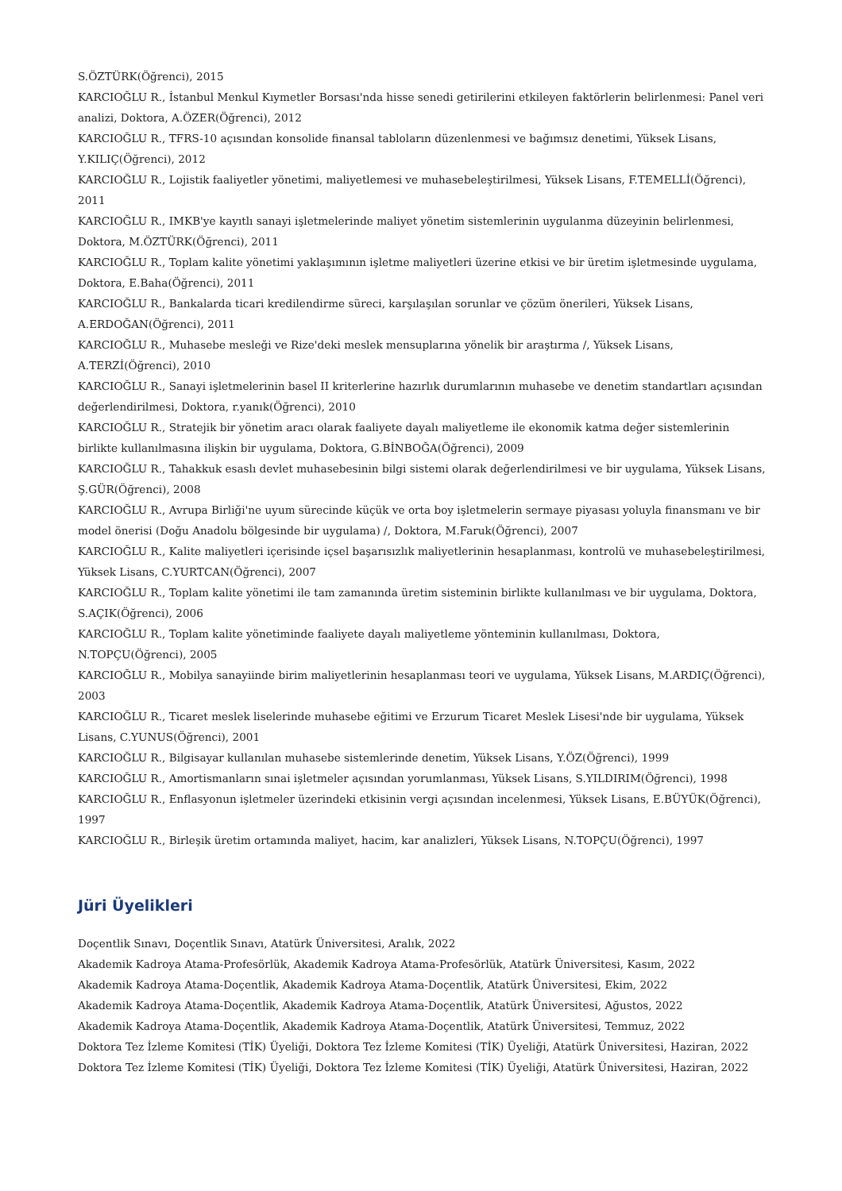S.ÖZTÜRK(Öğrenci), 2015
KARCIOĞLU R., İstanbul Menkul Kıymetler Borsası'nda hisse senedi getirilerini etkileyen faktörlerin belirlenmesi: Panel veri analizi, Doktora, A.ÖZER(Öğrenci), 2012
KARCIOĞLU R., TFRS-10 açısından konsolide finansal tabloların düzenlenmesi ve bağımsız denetimi, Yüksek Lisans, Y.KILIÇ(Öğrenci), 2012
KARCIOĞLU R., Lojistik faaliyetler yönetimi, maliyetlemesi ve muhasebeleştirilmesi, Yüksek Lisans, F.TEMELLİ(Öğrenci), 2011
KARCIOĞLU R., IMKB'ye kayıtlı sanayi işletmelerinde maliyet yönetim sistemlerinin uygulanma düzeyinin belirlenmesi, Doktora, M.ÖZTÜRK(Öğrenci), 2011
KARCIOĞLU R., Toplam kalite yönetimi yaklaşımının işletme maliyetleri üzerine etkisi ve bir üretim işletmesinde uygulama, Doktora, E.Baha(Öğrenci), 2011
KARCIOĞLU R., Bankalarda ticari kredilendirme süreci, karşılaşılan sorunlar ve çözüm önerileri, Yüksek Lisans, A.ERDOĞAN(Öğrenci), 2011
KARCIOĞLU R., Muhasebe mesleği ve Rize'deki meslek mensuplarına yönelik bir araştırma /, Yüksek Lisans, A.TERZİ(Öğrenci), 2010
KARCIOĞLU R., Sanayi işletmelerinin basel II kriterlerine hazırlık durumlarının muhasebe ve denetim standartları açısından değerlendirilmesi, Doktora, r.yanık(Öğrenci), 2010
KARCIOĞLU R., Stratejik bir yönetim aracı olarak faaliyete dayalı maliyetleme ile ekonomik katma değer sistemlerinin birlikte kullanılmasına ilişkin bir uygulama, Doktora, G.BİNBOĞA(Öğrenci), 2009
KARCIOĞLU R., Tahakkuk esaslı devlet muhasebesinin bilgi sistemi olarak değerlendirilmesi ve bir uygulama, Yüksek Lisans, Ş.GÜR(Öğrenci), 2008
KARCIOĞLU R., Avrupa Birliği'ne uyum sürecinde küçük ve orta boy işletmelerin sermaye piyasası yoluyla finansmanı ve bir model önerisi (Doğu Anadolu bölgesinde bir uygulama) /, Doktora, M.Faruk(Öğrenci), 2007
KARCIOĞLU R., Kalite maliyetleri içerisinde içsel başarısızlık maliyetlerinin hesaplanması, kontrolü ve muhasebeleştirilmesi, Yüksek Lisans, C.YURTCAN(Öğrenci), 2007
KARCIOĞLU R., Toplam kalite yönetimi ile tam zamanında üretim sisteminin birlikte kullanılması ve bir uygulama, Doktora, S.AÇIK(Öğrenci), 2006
KARCIOĞLU R., Toplam kalite yönetiminde faaliyete dayalı maliyetleme yönteminin kullanılması, Doktora, N.TOPÇU(Öğrenci), 2005
KARCIOĞLU R., Mobilya sanayiinde birim maliyetlerinin hesaplanması teori ve uygulama, Yüksek Lisans, M.ARDIÇ(Öğrenci), 2003
KARCIOĞLU R., Ticaret meslek liselerinde muhasebe eğitimi ve Erzurum Ticaret Meslek Lisesi'nde bir uygulama, Yüksek Lisans, C.YUNUS(Öğrenci), 2001
KARCIOĞLU R., Bilgisayar kullanılan muhasebe sistemlerinde denetim, Yüksek Lisans, Y.ÖZ(Öğrenci), 1999
KARCIOĞLU R., Amortismanların sınai işletmeler açısından yorumlanması, Yüksek Lisans, S.YILDIRIM(Öğrenci), 1998
KARCIOĞLU R., Enflasyonun işletmeler üzerindeki etkisinin vergi açısından incelenmesi, Yüksek Lisans, E.BÜYÜK(Öğrenci), 1997
KARCIOĞLU R., Birleşik üretim ortamında maliyet, hacim, kar analizleri, Yüksek Lisans, N.TOPÇU(Öğrenci), 1997
Jüri Üyelikleri
Doçentlik Sınavı, Doçentlik Sınavı, Atatürk Üniversitesi, Aralık, 2022
Akademik Kadroya Atama-Profesörlük, Akademik Kadroya Atama-Profesörlük, Atatürk Üniversitesi, Kasım, 2022
Akademik Kadroya Atama-Doçentlik, Akademik Kadroya Atama-Doçentlik, Atatürk Üniversitesi, Ekim, 2022
Akademik Kadroya Atama-Doçentlik, Akademik Kadroya Atama-Doçentlik, Atatürk Üniversitesi, Ağustos, 2022
Akademik Kadroya Atama-Doçentlik, Akademik Kadroya Atama-Doçentlik, Atatürk Üniversitesi, Temmuz, 2022
Doktora Tez İzleme Komitesi (TİK) Üyeliği, Doktora Tez İzleme Komitesi (TİK) Üyeliği, Atatürk Üniversitesi, Haziran, 2022
Doktora Tez İzleme Komitesi (TİK) Üyeliği, Doktora Tez İzleme Komitesi (TİK) Üyeliği, Atatürk Üniversitesi, Haziran, 2022